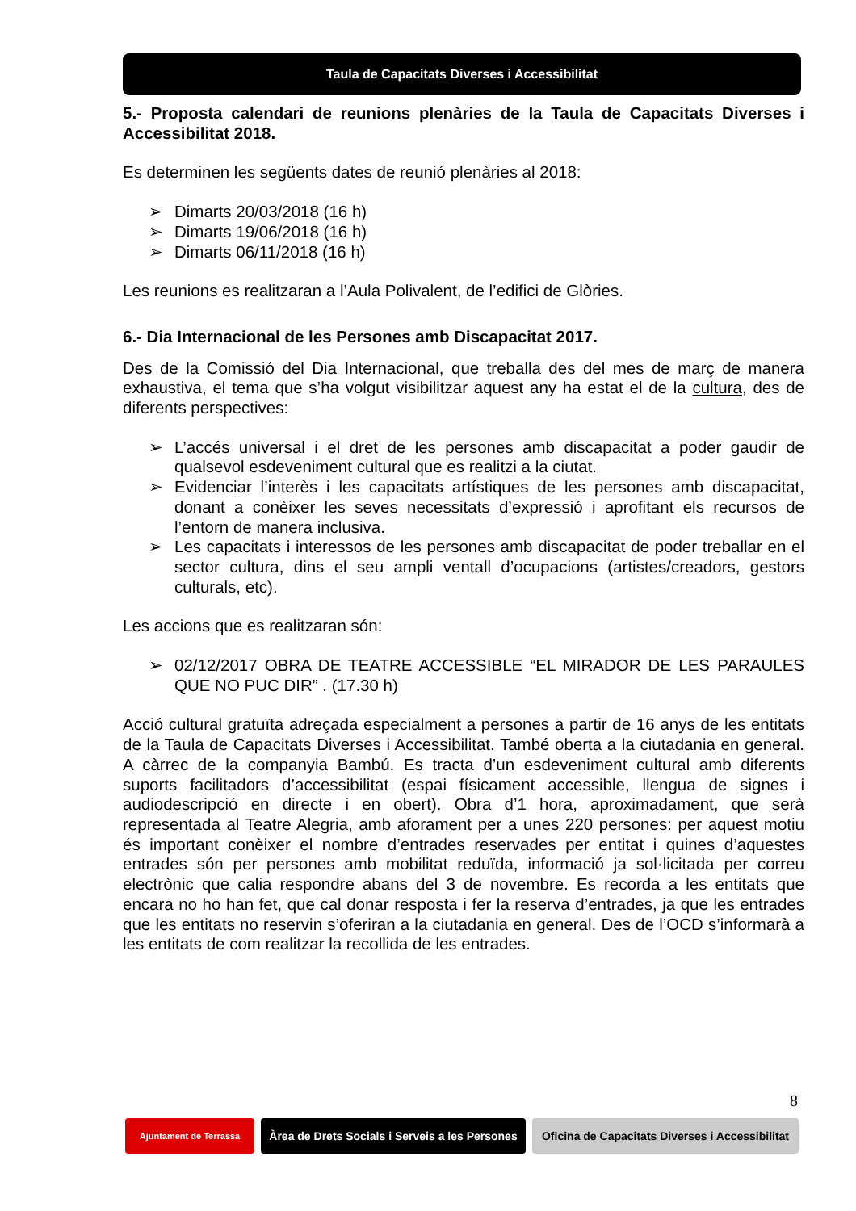Taula de Capacitats Diverses i Accessibilitat
5.- Proposta calendari de reunions plenàries de la Taula de Capacitats Diverses i Accessibilitat 2018.
Es determinen les següents dates de reunió plenàries al 2018:
➢ Dimarts 20/03/2018 (16 h)
➢ Dimarts 19/06/2018 (16 h)
➢ Dimarts 06/11/2018 (16 h)
Les reunions es realitzaran a l’Aula Polivalent, de l’edifici de Glòries.
6.- Dia Internacional de les Persones amb Discapacitat 2017.
Des de la Comissió del Dia Internacional, que treballa des del mes de març de manera exhaustiva, el tema que s’ha volgut visibilitzar aquest any ha estat el de la cultura, des de diferents perspectives:
➢ L’accés universal i el dret de les persones amb discapacitat a poder gaudir de qualsevol esdeveniment cultural que es realitzi a la ciutat.
➢ Evidenciar l’interès i les capacitats artístiques de les persones amb discapacitat, donant a conèixer les seves necessitats d’expressió i aprofitant els recursos de l’entorn de manera inclusiva.
➢ Les capacitats i interessos de les persones amb discapacitat de poder treballar en el sector cultura, dins el seu ampli ventall d’ocupacions (artistes/creadors, gestors culturals, etc).
Les accions que es realitzaran són:
➢ 02/12/2017 OBRA DE TEATRE ACCESSIBLE “EL MIRADOR DE LES PARAULES QUE NO PUC DIR” . (17.30 h)
Acció cultural gratuïta adreçada especialment a persones a partir de 16 anys de les entitats de la Taula de Capacitats Diverses i Accessibilitat. També oberta a la ciutadania en general. A càrrec de la companyia Bambú. Es tracta d’un esdeveniment cultural amb diferents suports facilitadors d’accessibilitat (espai físicament accessible, llengua de signes i audiodescripció en directe i en obert). Obra d’1 hora, aproximadament, que serà representada al Teatre Alegria, amb aforament per a unes 220 persones: per aquest motiu és important conèixer el nombre d’entrades reservades per entitat i quines d’aquestes entrades són per persones amb mobilitat reduïda, informació ja sol·licitada per correu electrònic que calia respondre abans del 3 de novembre. Es recorda a les entitats que encara no ho han fet, que cal donar resposta i fer la reserva d’entrades, ja que les entrades que les entitats no reservin s’oferiran a la ciutadania en general. Des de l’OCD s’informarà a les entitats de com realitzar la recollida de les entrades.
8
Ajuntament de Terrassa
Àrea de Drets Socials i Serveis a les Persones
Oficina de Capacitats Diverses i Accessibilitat